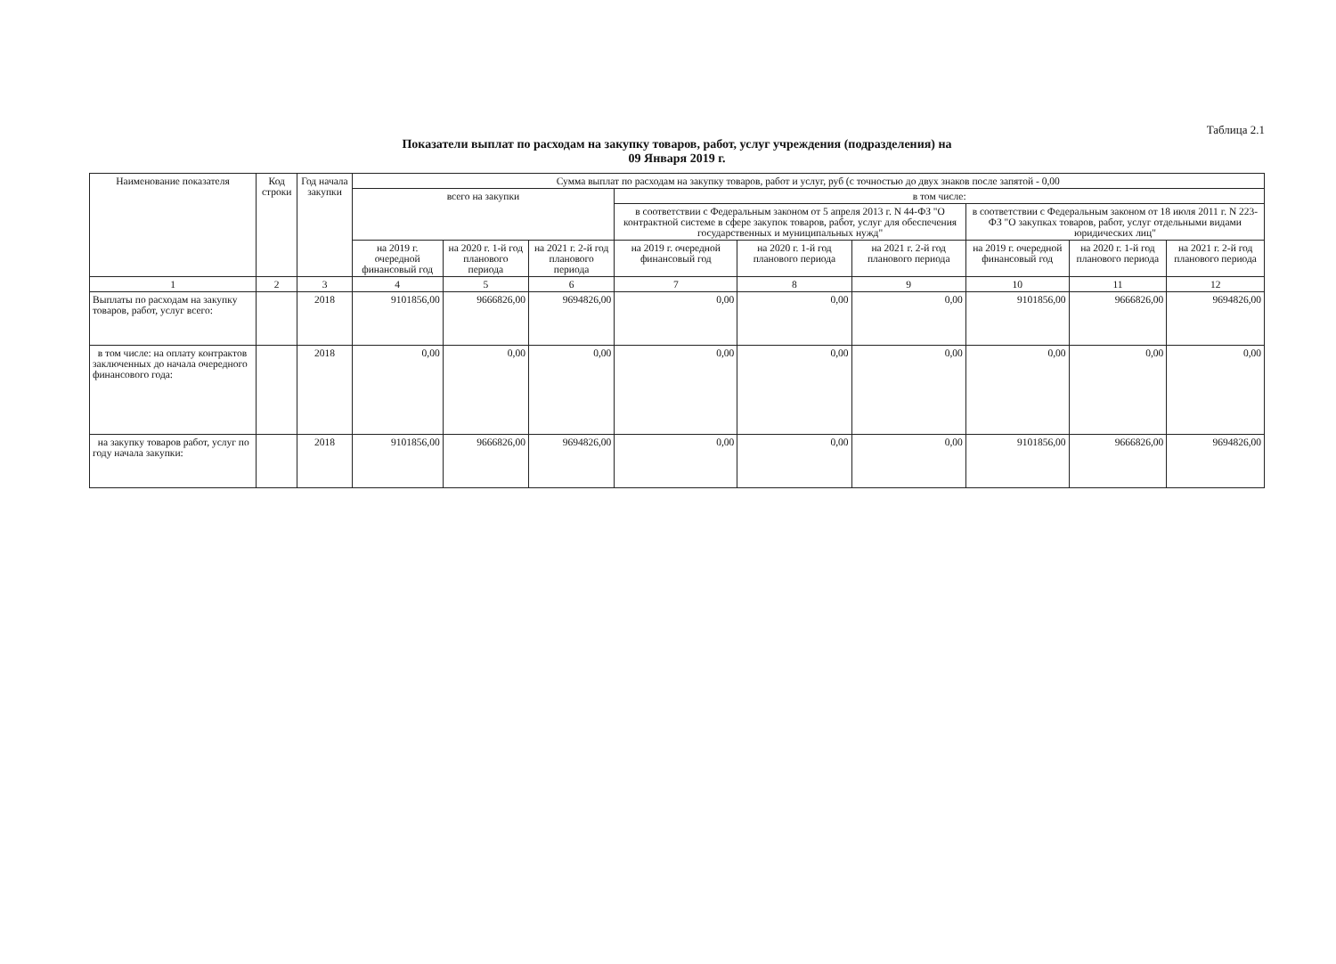Таблица 2.1
Показатели выплат по расходам на закупку товаров, работ, услуг учреждения (подразделения) на
09 Января 2019 г.
| Наименование показателя | Код строки | Год начала закупки | Сумма выплат по расходам на закупку товаров, работ и услуг, руб (с точностью до двух знаков после запятой - 0,00 | | | | | | | | |
| --- | --- | --- | --- | --- | --- | --- | --- | --- | --- | --- | --- |
| | | | всего на закупки | | | в том числе: | | | | | |
| | | | | | | в соответствии с Федеральным законом от 5 апреля 2013 г. N 44-ФЗ "О контрактной системе в сфере закупок товаров, работ, услуг для обеспечения государственных и муниципальных нужд" | | | в соответствии с Федеральным законом от 18 июля 2011 г. N 223-ФЗ "О закупках товаров, работ, услуг отдельными видами юридических лиц" | | |
| | | | на 2019 г. очередной финансовый год | на 2020 г. 1-й год планового периода | на 2021 г. 2-й год планового периода | на 2019 г. очередной финансовый год | на 2020 г. 1-й год планового периода | на 2021 г. 2-й год планового периода | на 2019 г. очередной финансовый год | на 2020 г. 1-й год планового периода | на 2021 г. 2-й год планового периода |
| 1 | 2 | 3 | 4 | 5 | 6 | 7 | 8 | 9 | 10 | 11 | 12 |
| Выплаты по расходам на закупку товаров, работ, услуг всего: | | 2018 | 9101856,00 | 9666826,00 | 9694826,00 | 0,00 | 0,00 | 0,00 | 9101856,00 | 9666826,00 | 9694826,00 |
| в том числе: на оплату контрактов заключенных до начала очередного финансового года: | | 2018 | 0,00 | 0,00 | 0,00 | 0,00 | 0,00 | 0,00 | 0,00 | 0,00 | 0,00 |
| на закупку товаров работ, услуг по году начала закупки: | | 2018 | 9101856,00 | 9666826,00 | 9694826,00 | 0,00 | 0,00 | 0,00 | 9101856,00 | 9666826,00 | 9694826,00 |